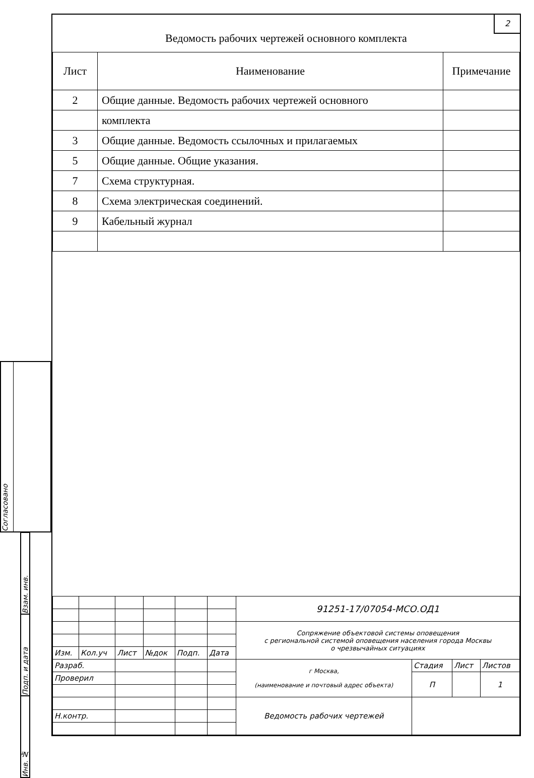Взам. инв.
Подп. и дата
Инв. №
2
Ведомость рабочих чертежей основного комплекта
| Лист | Наименование | Примечание |
| --- | --- | --- |
| 2 | Общие данные. Ведомость рабочих чертежей основного | |
| | комплекта | |
| 3 | Общие данные. Ведомость ссылочных и прилагаемых | |
| 5 | Общие данные. Общие указания. | |
| 7 | Схема структурная. | |
| 8 | Схема электрическая соединений. | |
| 9 | Кабельный журнал | |
| | | | | | | 91251-17/07054-МСО.ОД1 | | | |
| | | | | | | Сопряжение объектовой системы оповещения с региональной системой оповещения населения города Москвы о чрезвычайных ситуациях | | | |
| Изм. | Кол.уч | Лист | №док | Подп. | Дата | | | | |
| Разраб. | | | | | | г Москва, (наименование и почтовый адрес объекта) | Стадия | Лист | Листов |
| Проверил | | | | | | | П | | 1 |
| | | | | | | Ведомость рабочих чертежей | | | |
| Н.контр. | | | | | | | | | |
Согласовано